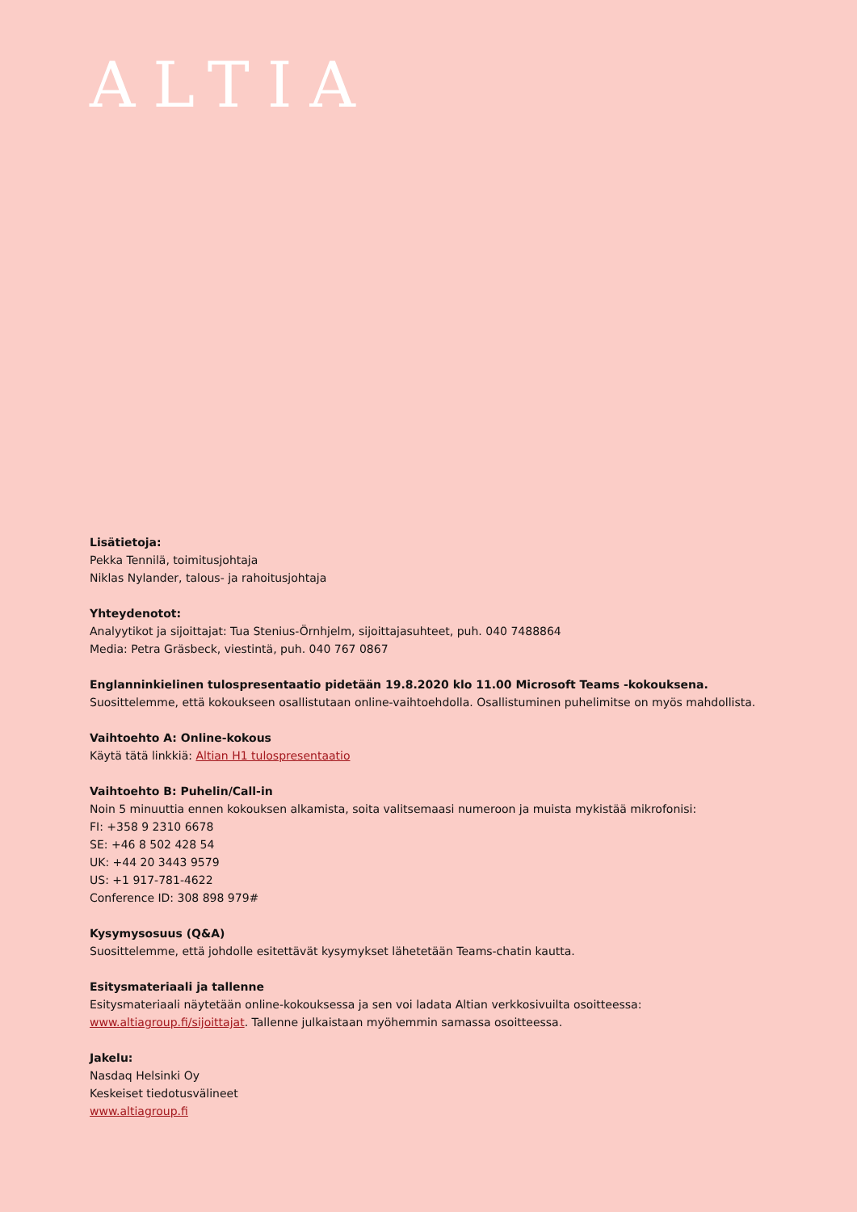ALTIA
Lisätietoja:
Pekka Tennilä, toimitusjohtaja
Niklas Nylander, talous- ja rahoitusjohtaja
Yhteydenotot:
Analyytikot ja sijoittajat: Tua Stenius-Örnhjelm, sijoittajasuhteet, puh. 040 7488864
Media: Petra Gräsbeck, viestintä, puh. 040 767 0867
Englanninkielinen tulospresentaatio pidetään 19.8.2020 klo 11.00 Microsoft Teams -kokouksena. Suosittelemme, että kokoukseen osallistutaan online-vaihtoehdolla. Osallistuminen puhelimitse on myös mahdollista.
Vaihtoehto A: Online-kokous
Käytä tätä linkkiä: Altian H1 tulospresentaatio
Vaihtoehto B: Puhelin/Call-in
Noin 5 minuuttia ennen kokouksen alkamista, soita valitsemaasi numeroon ja muista mykistää mikrofonisi:
FI: +358 9 2310 6678
SE: +46 8 502 428 54
UK: +44 20 3443 9579
US: +1 917-781-4622
Conference ID: 308 898 979#
Kysymysosuus (Q&A)
Suosittelemme, että johdolle esitettävät kysymykset lähetetään Teams-chatin kautta.
Esitysmateriaali ja tallenne
Esitysmateriaali näytetään online-kokouksessa ja sen voi ladata Altian verkkosivuilta osoitteessa: www.altiagroup.fi/sijoittajat. Tallenne julkaistaan myöhemmin samassa osoitteessa.
Jakelu:
Nasdaq Helsinki Oy
Keskeiset tiedotusvälineet
www.altiagroup.fi